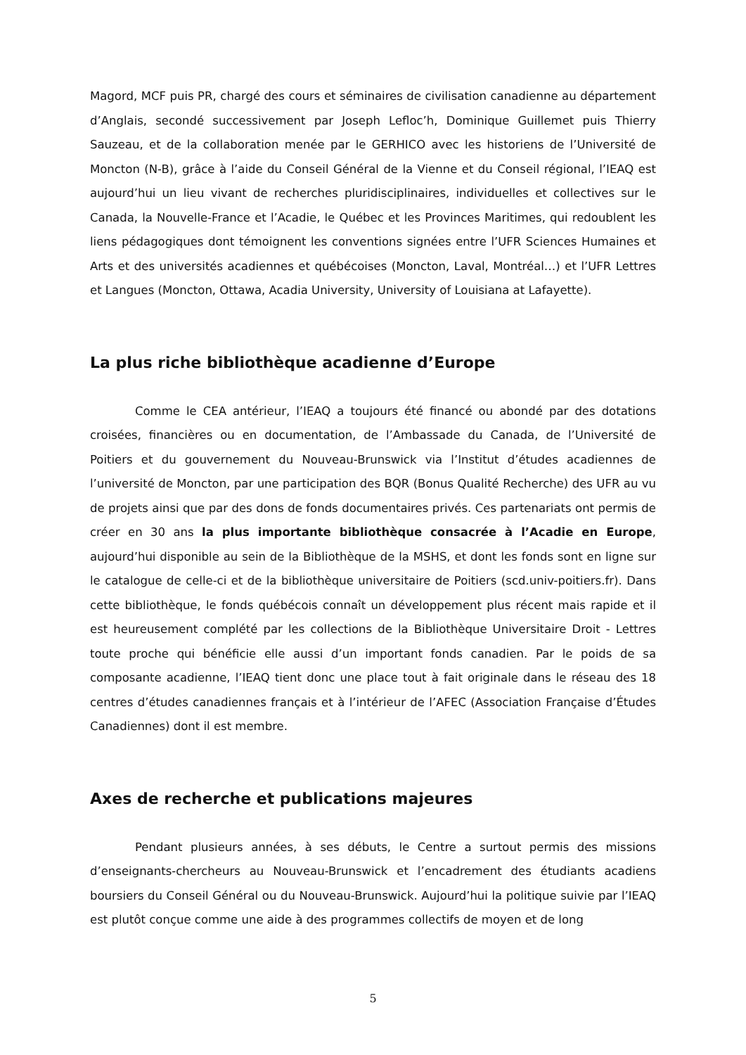Magord, MCF puis PR, chargé des cours et séminaires de civilisation canadienne au département d’Anglais, secondé successivement par Joseph Lefloc’h, Dominique Guillemet puis Thierry Sauzeau, et de la collaboration menée par le GERHICO avec les historiens de l’Université de Moncton (N-B), grâce à l’aide du Conseil Général de la Vienne et du Conseil régional, l’IEAQ est aujourd’hui un lieu vivant de recherches pluridisciplinaires, individuelles et collectives sur le Canada, la Nouvelle-France et l’Acadie, le Québec et les Provinces Maritimes, qui redoublent les liens pédagogiques dont témoignent les conventions signées entre l’UFR Sciences Humaines et Arts et des universités acadiennes et québécoises (Moncton, Laval, Montréal…) et l’UFR Lettres et Langues (Moncton, Ottawa, Acadia University, University of Louisiana at Lafayette).
La plus riche bibliothèque acadienne d’Europe
Comme le CEA antérieur, l’IEAQ a toujours été financé ou abondé par des dotations croisées, financières ou en documentation, de l’Ambassade du Canada, de l’Université de Poitiers et du gouvernement du Nouveau-Brunswick via l’Institut d’études acadiennes de l’université de Moncton, par une participation des BQR (Bonus Qualité Recherche) des UFR au vu de projets ainsi que par des dons de fonds documentaires privés. Ces partenariats ont permis de créer en 30 ans la plus importante bibliothèque consacrée à l’Acadie en Europe, aujourd’hui disponible au sein de la Bibliothèque de la MSHS, et dont les fonds sont en ligne sur le catalogue de celle-ci et de la bibliothèque universitaire de Poitiers (scd.univ-poitiers.fr). Dans cette bibliothèque, le fonds québécois connaît un développement plus récent mais rapide et il est heureusement complété par les collections de la Bibliothèque Universitaire Droit - Lettres toute proche qui bénéficie elle aussi d’un important fonds canadien. Par le poids de sa composante acadienne, l’IEAQ tient donc une place tout à fait originale dans le réseau des 18 centres d’études canadiennes français et à l’intérieur de l’AFEC (Association Française d’Études Canadiennes) dont il est membre.
Axes de recherche et publications majeures
Pendant plusieurs années, à ses débuts, le Centre a surtout permis des missions d’enseignants-chercheurs au Nouveau-Brunswick et l’encadrement des étudiants acadiens boursiers du Conseil Général ou du Nouveau-Brunswick. Aujourd’hui la politique suivie par l’IEAQ est plutôt conçue comme une aide à des programmes collectifs de moyen et de long
5